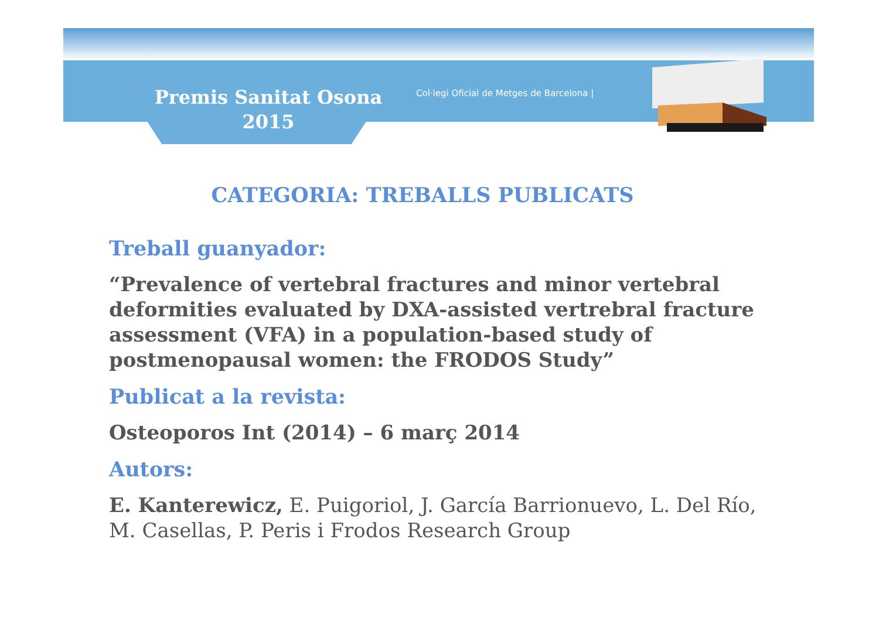Premis Sanitat Osona
2015
Col·legi Oficial de Metges de Barcelona |
CATEGORIA: TREBALLS PUBLICATS
Treball guanyador:
“Prevalence of vertebral fractures and minor vertebral deformities evaluated by DXA-assisted vertrebral fracture assessment (VFA) in a population-based study of postmenopausal women: the FRODOS Study”
Publicat a la revista:
Osteoporos Int (2014) – 6 març 2014
Autors:
E. Kanterewicz, E. Puigoriol, J. García Barrionuevo, L. Del Río, M. Casellas, P. Peris i Frodos Research Group